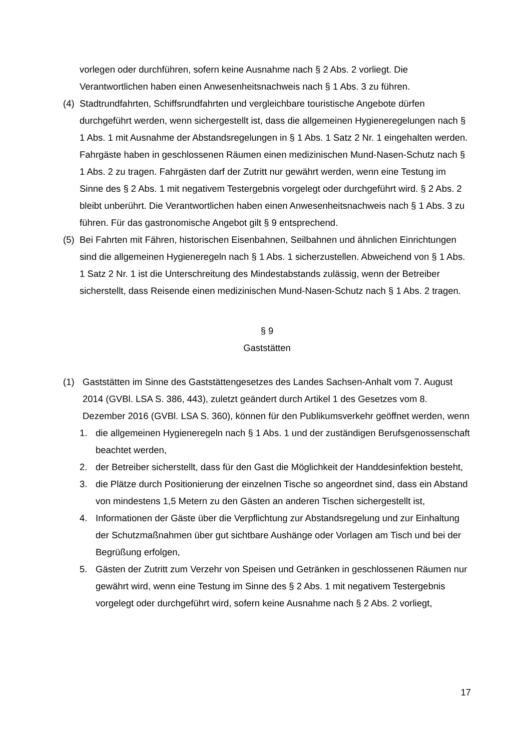vorlegen oder durchführen, sofern keine Ausnahme nach § 2 Abs. 2 vorliegt. Die Verantwortlichen haben einen Anwesenheitsnachweis nach § 1 Abs. 3 zu führen.
(4)
Stadtrundfahrten, Schiffsrundfahrten und vergleichbare touristische Angebote dürfen durchgeführt werden, wenn sichergestellt ist, dass die allgemeinen Hygieneregelungen nach § 1 Abs. 1 mit Ausnahme der Abstandsregelungen in § 1 Abs. 1 Satz 2 Nr. 1 eingehalten werden. Fahrgäste haben in geschlossenen Räumen einen medizinischen Mund-Nasen-Schutz nach § 1 Abs. 2 zu tragen. Fahrgästen darf der Zutritt nur gewährt werden, wenn eine Testung im Sinne des § 2 Abs. 1 mit negativem Testergebnis vorgelegt oder durchgeführt wird. § 2 Abs. 2 bleibt unberührt. Die Verantwortlichen haben einen Anwesenheitsnachweis nach § 1 Abs. 3 zu führen. Für das gastronomische Angebot gilt § 9 entsprechend.
(5)
Bei Fahrten mit Fähren, historischen Eisenbahnen, Seilbahnen und ähnlichen Einrichtungen sind die allgemeinen Hygieneregeln nach § 1 Abs. 1 sicherzustellen. Abweichend von § 1 Abs. 1 Satz 2 Nr. 1 ist die Unterschreitung des Mindestabstands zulässig, wenn der Betreiber sicherstellt, dass Reisende einen medizinischen Mund-Nasen-Schutz nach § 1 Abs. 2 tragen.
§ 9
Gaststätten
(1) Gaststätten im Sinne des Gaststättengesetzes des Landes Sachsen-Anhalt vom 7. August 2014 (GVBl. LSA S. 386, 443), zuletzt geändert durch Artikel 1 des Gesetzes vom 8. Dezember 2016 (GVBl. LSA S. 360), können für den Publikumsverkehr geöffnet werden, wenn
1. die allgemeinen Hygieneregeln nach § 1 Abs. 1 und der zuständigen Berufsgenossenschaft beachtet werden,
2. der Betreiber sicherstellt, dass für den Gast die Möglichkeit der Handdesinfektion besteht,
3. die Plätze durch Positionierung der einzelnen Tische so angeordnet sind, dass ein Abstand von mindestens 1,5 Metern zu den Gästen an anderen Tischen sichergestellt ist,
4. Informationen der Gäste über die Verpflichtung zur Abstandsregelung und zur Einhaltung der Schutzmaßnahmen über gut sichtbare Aushänge oder Vorlagen am Tisch und bei der Begrüßung erfolgen,
5. Gästen der Zutritt zum Verzehr von Speisen und Getränken in geschlossenen Räumen nur gewährt wird, wenn eine Testung im Sinne des § 2 Abs. 1 mit negativem Testergebnis vorgelegt oder durchgeführt wird, sofern keine Ausnahme nach § 2 Abs. 2 vorliegt,
17